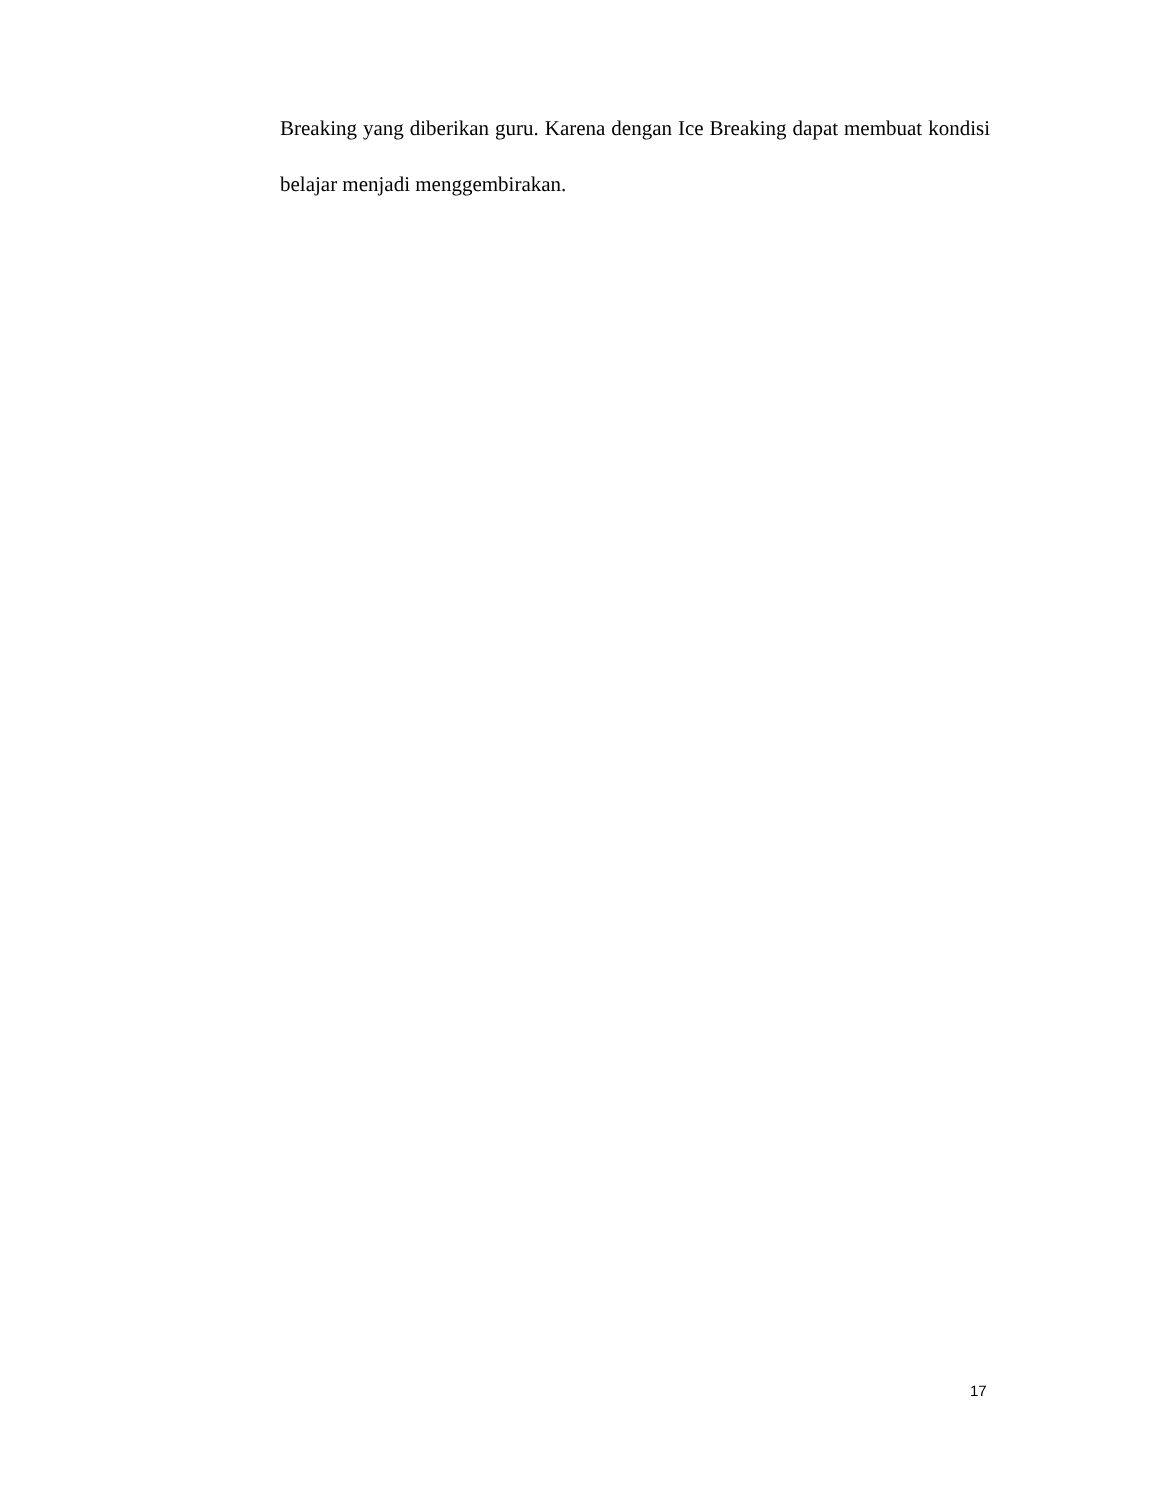Breaking yang diberikan guru. Karena dengan Ice Breaking dapat membuat kondisi belajar menjadi menggembirakan.
17